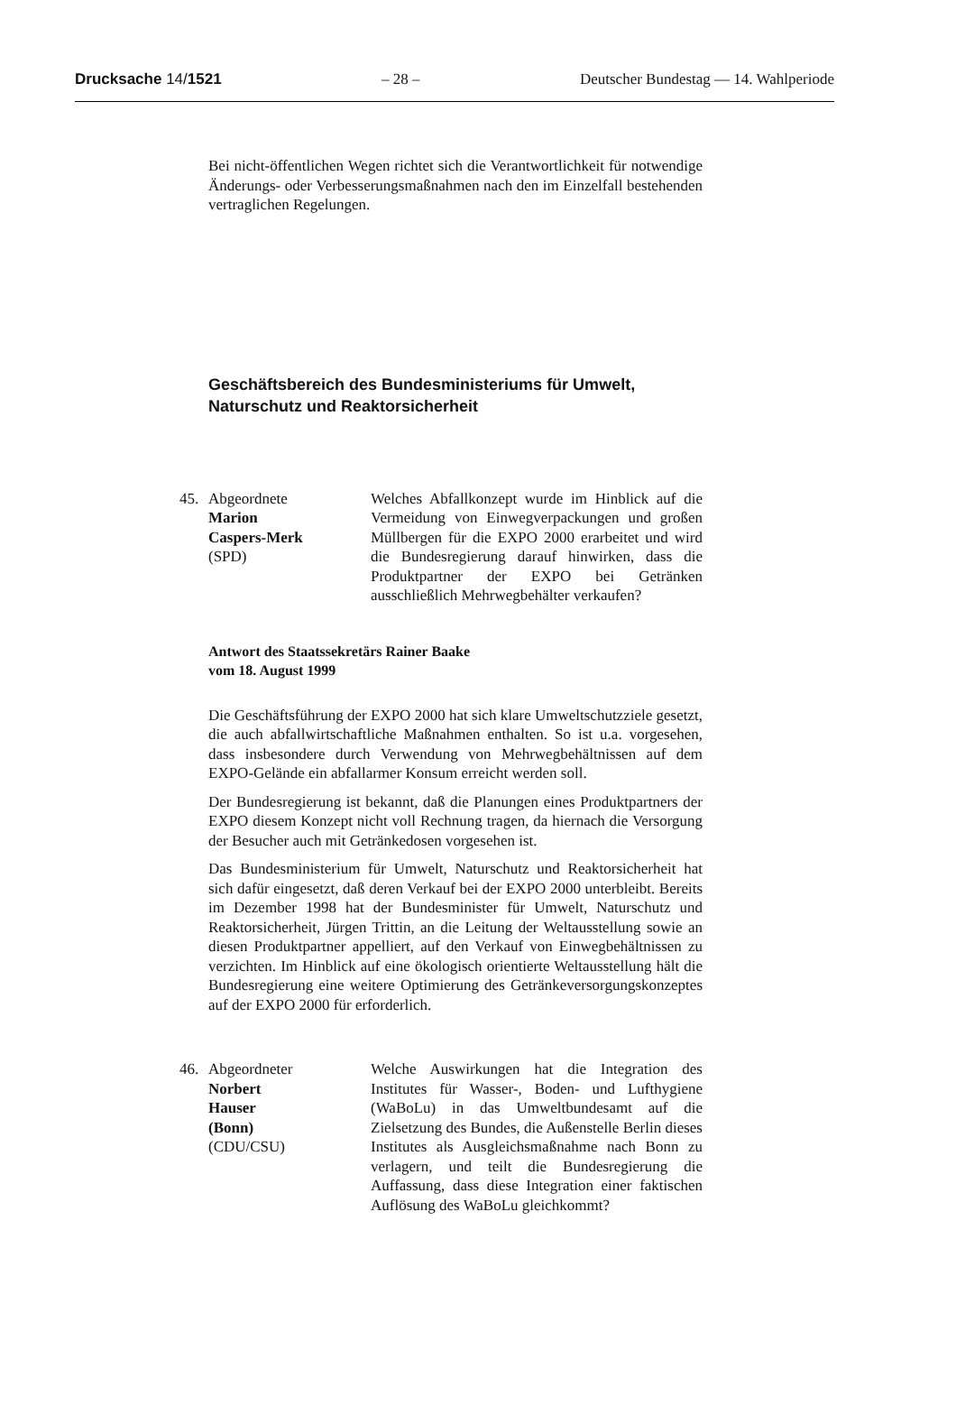Drucksache 14/1521 – 28 – Deutscher Bundestag — 14. Wahlperiode
Bei nicht-öffentlichen Wegen richtet sich die Verantwortlichkeit für notwendige Änderungs- oder Verbesserungsmaßnahmen nach den im Einzelfall bestehenden vertraglichen Regelungen.
Geschäftsbereich des Bundesministeriums für Umwelt, Naturschutz und Reaktorsicherheit
45. Abgeordnete
Marion
Caspers-Merk
(SPD)
Welches Abfallkonzept wurde im Hinblick auf die Vermeidung von Einwegverpackungen und großen Müllbergen für die EXPO 2000 erarbeitet und wird die Bundesregierung darauf hinwirken, dass die Produktpartner der EXPO bei Getränken ausschließlich Mehrwegbehälter verkaufen?
Antwort des Staatssekretärs Rainer Baake
vom 18. August 1999
Die Geschäftsführung der EXPO 2000 hat sich klare Umweltschutzziele gesetzt, die auch abfallwirtschaftliche Maßnahmen enthalten. So ist u.a. vorgesehen, dass insbesondere durch Verwendung von Mehrwegbehältnissen auf dem EXPO-Gelände ein abfallarmer Konsum erreicht werden soll.
Der Bundesregierung ist bekannt, daß die Planungen eines Produktpartners der EXPO diesem Konzept nicht voll Rechnung tragen, da hiernach die Versorgung der Besucher auch mit Getränkedosen vorgesehen ist.
Das Bundesministerium für Umwelt, Naturschutz und Reaktorsicherheit hat sich dafür eingesetzt, daß deren Verkauf bei der EXPO 2000 unterbleibt. Bereits im Dezember 1998 hat der Bundesminister für Umwelt, Naturschutz und Reaktorsicherheit, Jürgen Trittin, an die Leitung der Weltausstellung sowie an diesen Produktpartner appelliert, auf den Verkauf von Einwegbehältnissen zu verzichten. Im Hinblick auf eine ökologisch orientierte Weltausstellung hält die Bundesregierung eine weitere Optimierung des Getränkeversorgungskonzeptes auf der EXPO 2000 für erforderlich.
46. Abgeordneter
Norbert
Hauser
(Bonn)
(CDU/CSU)
Welche Auswirkungen hat die Integration des Institutes für Wasser-, Boden- und Lufthygiene (WaBoLu) in das Umweltbundesamt auf die Zielsetzung des Bundes, die Außenstelle Berlin dieses Institutes als Ausgleichsmaßnahme nach Bonn zu verlagern, und teilt die Bundesregierung die Auffassung, dass diese Integration einer faktischen Auflösung des WaBoLu gleichkommt?